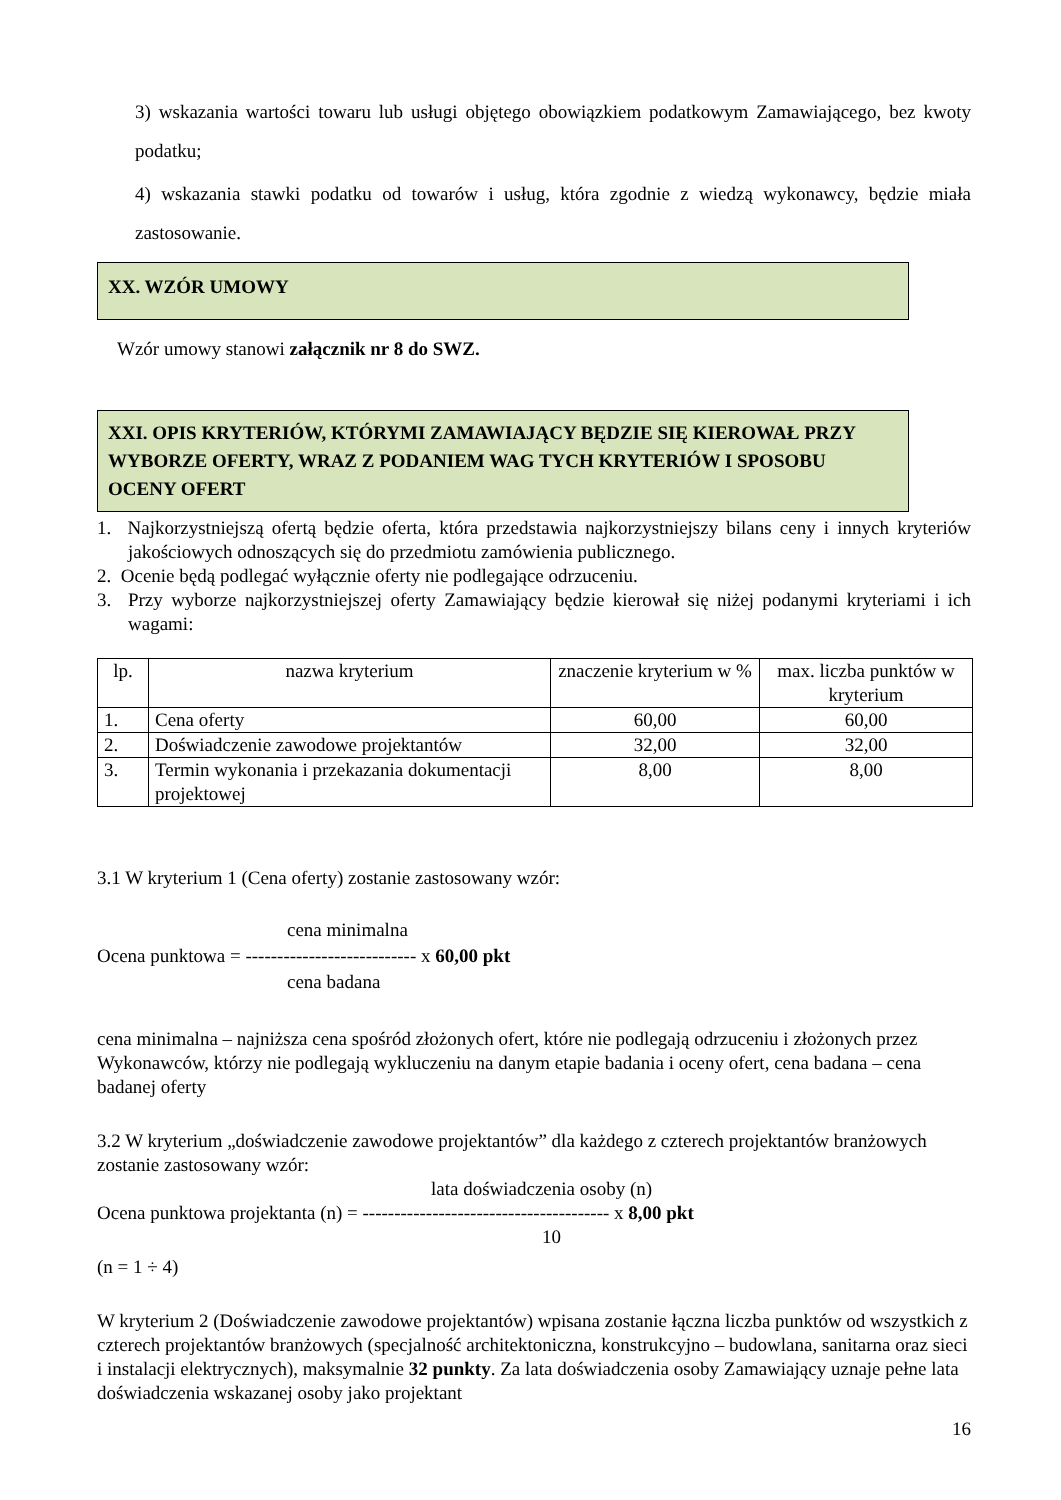3) wskazania wartości towaru lub usługi objętego obowiązkiem podatkowym Zamawiającego, bez kwoty podatku;
4) wskazania stawki podatku od towarów i usług, która zgodnie z wiedzą wykonawcy, będzie miała zastosowanie.
XX. WZÓR UMOWY
Wzór umowy stanowi załącznik nr 8 do SWZ.
XXI. OPIS KRYTERIÓW, KTÓRYMI ZAMAWIAJĄCY BĘDZIE SIĘ KIEROWAŁ PRZY WYBORZE OFERTY, WRAZ Z PODANIEM WAG TYCH KRYTERIÓW I SPOSOBU OCENY OFERT
1. Najkorzystniejszą ofertą będzie oferta, która przedstawia najkorzystniejszy bilans ceny i innych kryteriów jakościowych odnoszących się do przedmiotu zamówienia publicznego.
2. Ocenie będą podlegać wyłącznie oferty nie podlegające odrzuceniu.
3. Przy wyborze najkorzystniejszej oferty Zamawiający będzie kierował się niżej podanymi kryteriami i ich wagami:
| lp. | nazwa kryterium | znaczenie kryterium w % | max. liczba punktów w kryterium |
| --- | --- | --- | --- |
| 1. | Cena oferty | 60,00 | 60,00 |
| 2. | Doświadczenie zawodowe projektantów | 32,00 | 32,00 |
| 3. | Termin wykonania i przekazania dokumentacji projektowej | 8,00 | 8,00 |
3.1 W kryterium 1 (Cena oferty) zostanie zastosowany wzór:
cena minimalna
Ocena punktowa = --------------------------- x 60,00 pkt
cena badana
cena minimalna – najniższa cena spośród złożonych ofert, które nie podlegają odrzuceniu i złożonych przez Wykonawców, którzy nie podlegają wykluczeniu na danym etapie badania i oceny ofert, cena badana – cena badanej oferty
3.2 W kryterium „doświadczenie zawodowe projektantów” dla każdego z czterech projektantów branżowych zostanie zastosowany wzór:
lata doświadczenia osoby (n)
Ocena punktowa projektanta (n) = --------------------------------------- x 8,00 pkt
10
(n = 1 ÷ 4)
W kryterium 2 (Doświadczenie zawodowe projektantów) wpisana zostanie łączna liczba punktów od wszystkich z czterech projektantów branżowych (specjalność architektoniczna, konstrukcyjno – budowlana, sanitarna oraz sieci i instalacji elektrycznych), maksymalnie 32 punkty. Za lata doświadczenia osoby Zamawiający uznaje pełne lata doświadczenia wskazanej osoby jako projektant
16